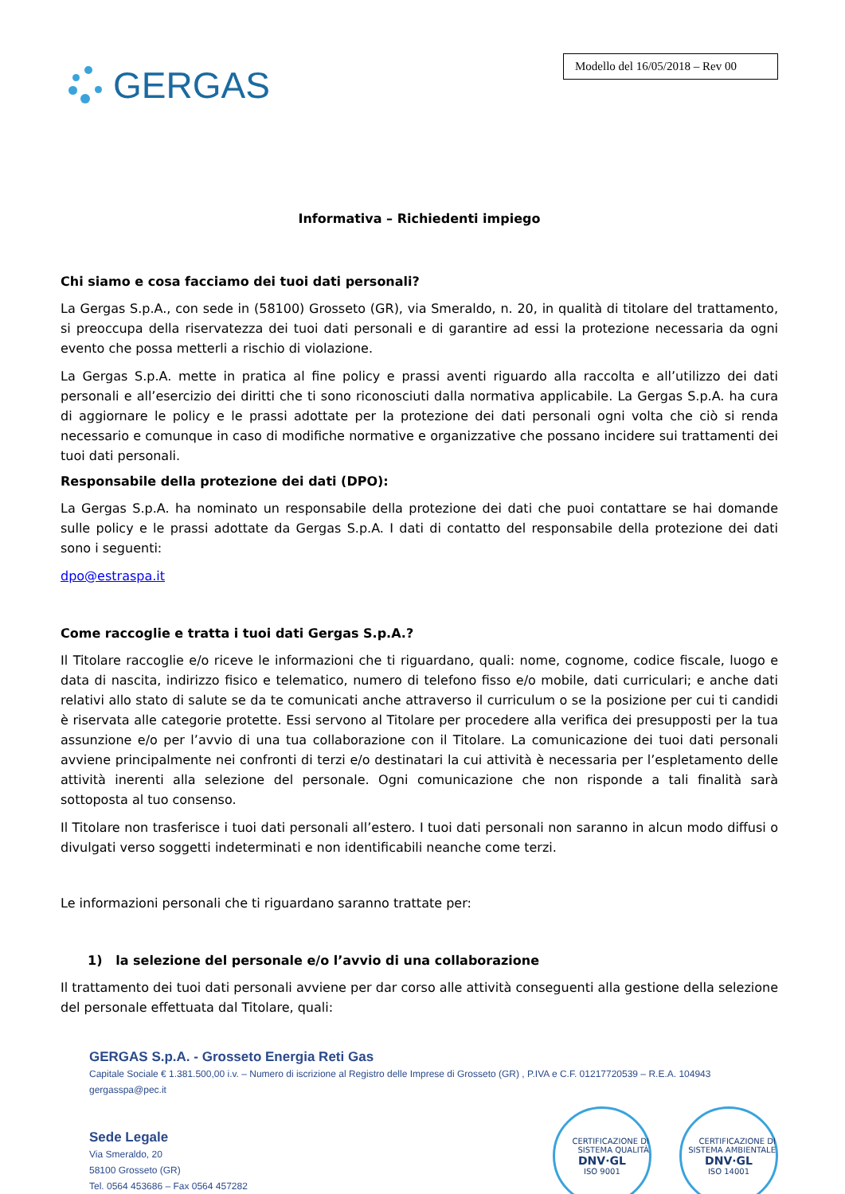GERGAS
Modello del 16/05/2018 – Rev 00
Informativa – Richiedenti impiego
Chi siamo e cosa facciamo dei tuoi dati personali?
La Gergas S.p.A., con sede in (58100) Grosseto (GR), via Smeraldo, n. 20, in qualità di titolare del trattamento, si preoccupa della riservatezza dei tuoi dati personali e di garantire ad essi la protezione necessaria da ogni evento che possa metterli a rischio di violazione.
La Gergas S.p.A. mette in pratica al fine policy e prassi aventi riguardo alla raccolta e all’utilizzo dei dati personali e all’esercizio dei diritti che ti sono riconosciuti dalla normativa applicabile. La Gergas S.p.A. ha cura di aggiornare le policy e le prassi adottate per la protezione dei dati personali ogni volta che ciò si renda necessario e comunque in caso di modifiche normative e organizzative che possano incidere sui trattamenti dei tuoi dati personali.
Responsabile della protezione dei dati (DPO):
La Gergas S.p.A. ha nominato un responsabile della protezione dei dati che puoi contattare se hai domande sulle policy e le prassi adottate da Gergas S.p.A. I dati di contatto del responsabile della protezione dei dati sono i seguenti:
dpo@estraspa.it
Come raccoglie e tratta i tuoi dati Gergas S.p.A.?
Il Titolare raccoglie e/o riceve le informazioni che ti riguardano, quali: nome, cognome, codice fiscale, luogo e data di nascita, indirizzo fisico e telematico, numero di telefono fisso e/o mobile, dati curriculari; e anche dati relativi allo stato di salute se da te comunicati anche attraverso il curriculum o se la posizione per cui ti candidi è riservata alle categorie protette. Essi servono al Titolare per procedere alla verifica dei presupposti per la tua assunzione e/o per l’avvio di una tua collaborazione con il Titolare. La comunicazione dei tuoi dati personali avviene principalmente nei confronti di terzi e/o destinatari la cui attività è necessaria per l’espletamento delle attività inerenti alla selezione del personale. Ogni comunicazione che non risponde a tali finalità sarà sottoposta al tuo consenso.
Il Titolare non trasferisce i tuoi dati personali all’estero. I tuoi dati personali non saranno in alcun modo diffusi o divulgati verso soggetti indeterminati e non identificabili neanche come terzi.
Le informazioni personali che ti riguardano saranno trattate per:
1) la selezione del personale e/o l’avvio di una collaborazione
Il trattamento dei tuoi dati personali avviene per dar corso alle attività conseguenti alla gestione della selezione del personale effettuata dal Titolare, quali:
GERGAS S.p.A. - Grosseto Energia Reti Gas
Capitale Sociale € 1.381.500,00 i.v. – Numero di iscrizione al Registro delle Imprese di Grosseto (GR) , P.IVA e C.F. 01217720539 – R.E.A. 104943
gergasspa@pec.it
Sede Legale
Via Smeraldo, 20
58100 Grosseto (GR)
Tel. 0564 453686 – Fax 0564 457282
CERTIFICAZIONE DI SISTEMA QUALITÀ DNV·GL ISO 9001
CERTIFICAZIONE DI SISTEMA AMBIENTALE DNV·GL ISO 14001